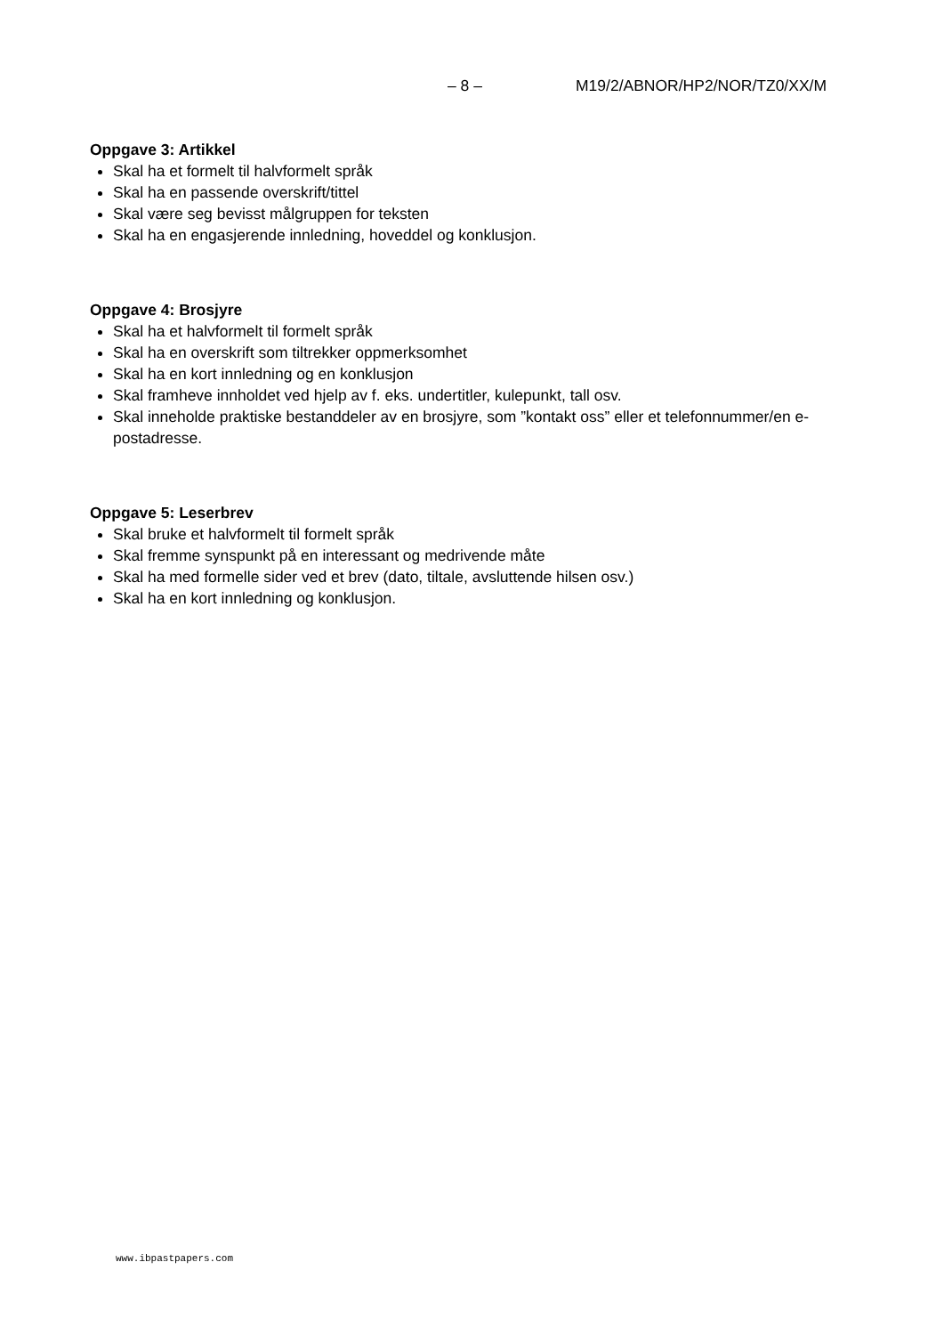– 8 – M19/2/ABNOR/HP2/NOR/TZ0/XX/M
Oppgave 3: Artikkel
Skal ha et formelt til halvformelt språk
Skal ha en passende overskrift/tittel
Skal være seg bevisst målgruppen for teksten
Skal ha en engasjerende innledning, hoveddel og konklusjon.
Oppgave 4: Brosjyre
Skal ha et halvformelt til formelt språk
Skal ha en overskrift som tiltrekker oppmerksomhet
Skal ha en kort innledning og en konklusjon
Skal framheve innholdet ved hjelp av f. eks. undertitler, kulepunkt, tall osv.
Skal inneholde praktiske bestanddeler av en brosjyre, som ”kontakt oss” eller et telefonnummer/en e-postadresse.
Oppgave 5: Leserbrev
Skal bruke et halvformelt til formelt språk
Skal fremme synspunkt på en interessant og medrivende måte
Skal ha med formelle sider ved et brev (dato, tiltale, avsluttende hilsen osv.)
Skal ha en kort innledning og konklusjon.
www.ibpastpapers.com